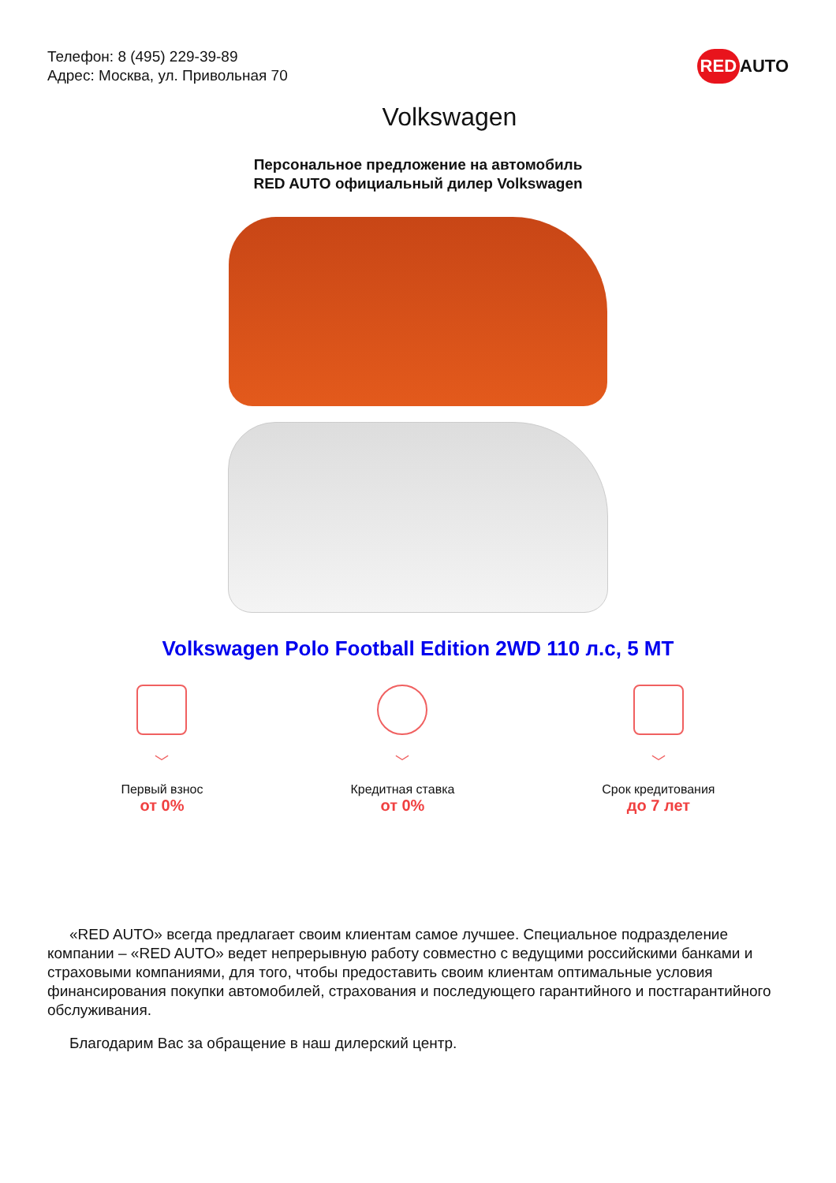Телефон: 8 (495) 229-39-89
Адрес: Москва, ул. Привольная 70
RED AUTO
Volkswagen
Персональное предложение на автомобиль
RED AUTO официальный дилер Volkswagen
Volkswagen Polo Football Edition 2WD 110 л.с, 5 MT
﹀
Первый взнос
от 0%
﹀
Кредитная ставка
от 0%
﹀
Срок кредитования
до 7 лет
«RED AUTO» всегда предлагает своим клиентам самое лучшее. Специальное подразделение компании – «RED AUTO» ведет непрерывную работу совместно с ведущими российскими банками и страховыми компаниями, для того, чтобы предоставить своим клиентам оптимальные условия финансирования покупки автомобилей, страхования и последующего гарантийного и постгарантийного обслуживания.
Благодарим Вас за обращение в наш дилерский центр.